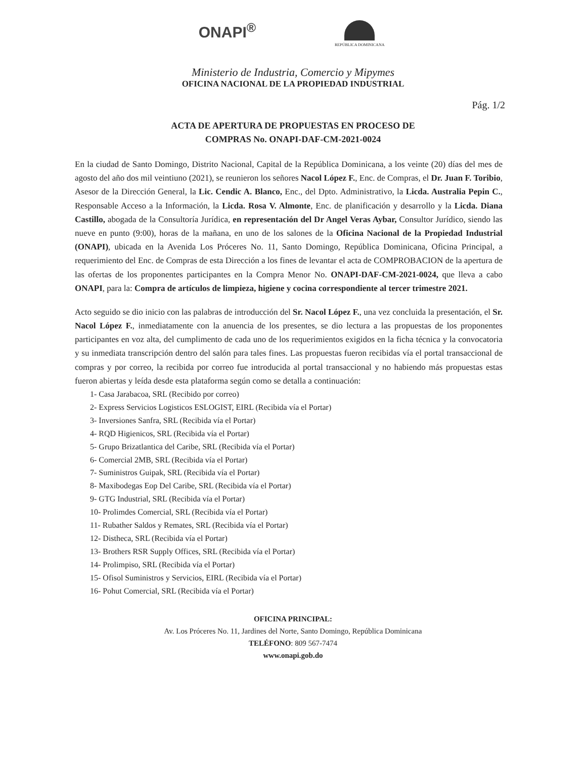ONAPI<sup>®</sup>
REPÚBLICA DOMINICANA
Ministerio de Industria, Comercio y Mipymes
OFICINA NACIONAL DE LA PROPIEDAD INDUSTRIAL
Pág. 1/2
ACTA DE APERTURA DE PROPUESTAS EN PROCESO DE
COMPRAS No. ONAPI-DAF-CM-2021-0024
En la ciudad de Santo Domingo, Distrito Nacional, Capital de la República Dominicana, a los veinte (20) días del mes de agosto del año dos mil veintiuno (2021), se reunieron los señores Nacol López F., Enc. de Compras, el Dr. Juan F. Toribio, Asesor de la Dirección General, la Lic. Cendic A. Blanco, Enc., del Dpto. Administrativo, la Licda. Australia Pepin C., Responsable Acceso a la Información, la Licda. Rosa V. Almonte, Enc. de planificación y desarrollo y la Licda. Diana Castillo, abogada de la Consultoría Jurídica, en representación del Dr Angel Veras Aybar, Consultor Jurídico, siendo las nueve en punto (9:00), horas de la mañana, en uno de los salones de la Oficina Nacional de la Propiedad Industrial (ONAPI), ubicada en la Avenida Los Próceres No. 11, Santo Domingo, República Dominicana, Oficina Principal, a requerimiento del Enc. de Compras de esta Dirección a los fines de levantar el acta de COMPROBACION de la apertura de las ofertas de los proponentes participantes en la Compra Menor No. ONAPI-DAF-CM-2021-0024, que lleva a cabo ONAPI, para la: Compra de artículos de limpieza, higiene y cocina correspondiente al tercer trimestre 2021.
Acto seguido se dio inicio con las palabras de introducción del Sr. Nacol López F., una vez concluida la presentación, el Sr. Nacol López F., inmediatamente con la anuencia de los presentes, se dio lectura a las propuestas de los proponentes participantes en voz alta, del cumplimento de cada uno de los requerimientos exigidos en la ficha técnica y la convocatoria y su inmediata transcripción dentro del salón para tales fines. Las propuestas fueron recibidas vía el portal transaccional de compras y por correo, la recibida por correo fue introducida al portal transaccional y no habiendo más propuestas estas fueron abiertas y leída desde esta plataforma según como se detalla a continuación:
1- Casa Jarabacoa, SRL (Recibido por correo)
2- Express Servicios Logisticos ESLOGIST, EIRL (Recibida vía el Portar)
3- Inversiones Sanfra, SRL (Recibida vía el Portar)
4- RQD Higienicos, SRL (Recibida vía el Portar)
5- Grupo Brizatlantica del Caribe, SRL (Recibida vía el Portar)
6- Comercial 2MB, SRL (Recibida vía el Portar)
7- Suministros Guipak, SRL (Recibida vía el Portar)
8- Maxibodegas Eop Del Caribe, SRL (Recibida vía el Portar)
9- GTG Industrial, SRL (Recibida vía el Portar)
10- Prolimdes Comercial, SRL (Recibida vía el Portar)
11- Rubather Saldos y Remates, SRL (Recibida vía el Portar)
12- Distheca, SRL (Recibida vía el Portar)
13- Brothers RSR Supply Offices, SRL (Recibida vía el Portar)
14- Prolimpiso, SRL (Recibida vía el Portar)
15- Ofisol Suministros y Servicios, EIRL (Recibida vía el Portar)
16- Pohut Comercial, SRL (Recibida vía el Portar)
OFICINA PRINCIPAL:
Av. Los Próceres No. 11, Jardines del Norte, Santo Domingo, República Dominicana
TELÉFONO: 809 567-7474
www.onapi.gob.do